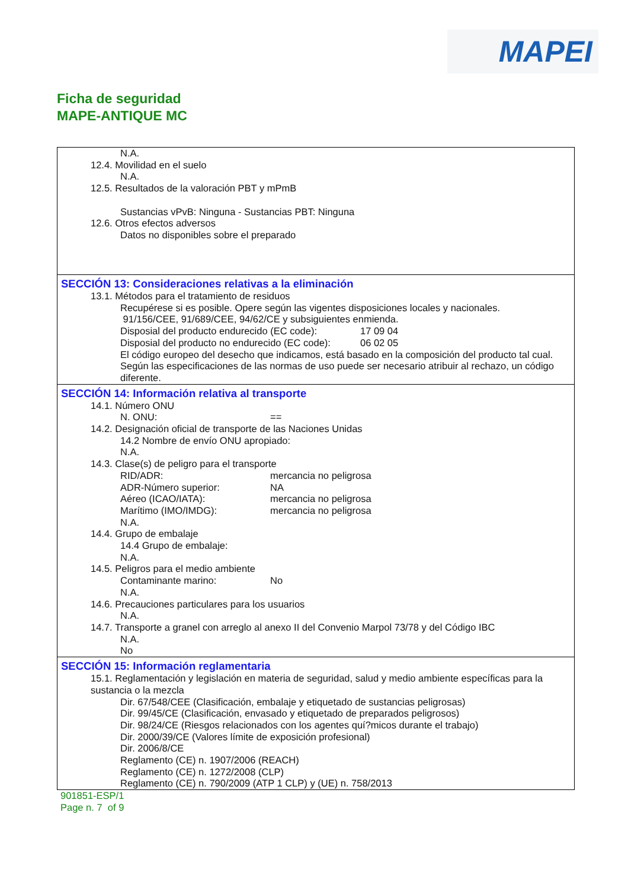MAPEI
Ficha de seguridad
MAPE-ANTIQUE MC
N.A.
12.4. Movilidad en el suelo
N.A.
12.5. Resultados de la valoración PBT y mPmB
Sustancias vPvB: Ninguna - Sustancias PBT: Ninguna
12.6. Otros efectos adversos
Datos no disponibles sobre el preparado
SECCIÓN 13: Consideraciones relativas a la eliminación
13.1. Métodos para el tratamiento de residuos
Recupérese si es posible. Opere según las vigentes disposiciones locales y nacionales.
91/156/CEE, 91/689/CEE, 94/62/CE y subsiguientes enmienda.
Disposial del producto endurecido (EC code): 17 09 04
Disposial del producto no endurecido (EC code): 06 02 05
El código europeo del desecho que indicamos, está basado en la composición del producto tal cual. Según las especificaciones de las normas de uso puede ser necesario atribuir al rechazo, un código diferente.
SECCIÓN 14: Información relativa al transporte
14.1. Número ONU
N. ONU: ==
14.2. Designación oficial de transporte de las Naciones Unidas
14.2 Nombre de envío ONU apropiado:
N.A.
14.3. Clase(s) de peligro para el transporte
RID/ADR: mercancia no peligrosa
ADR-Número superior: NA
Aéreo (ICAO/IATA): mercancia no peligrosa
Marítimo (IMO/IMDG): mercancia no peligrosa
N.A.
14.4. Grupo de embalaje
14.4 Grupo de embalaje:
N.A.
14.5. Peligros para el medio ambiente
Contaminante marino: No
N.A.
14.6. Precauciones particulares para los usuarios
N.A.
14.7. Transporte a granel con arreglo al anexo II del Convenio Marpol 73/78 y del Código IBC
N.A.
No
SECCIÓN 15: Información reglamentaria
15.1. Reglamentación y legislación en materia de seguridad, salud y medio ambiente específicas para la sustancia o la mezcla
Dir. 67/548/CEE (Clasificación, embalaje y etiquetado de sustancias peligrosas)
Dir. 99/45/CE (Clasificación, envasado y etiquetado de preparados peligrosos)
Dir. 98/24/CE (Riesgos relacionados con los agentes quí?micos durante el trabajo)
Dir. 2000/39/CE (Valores límite de exposición profesional)
Dir. 2006/8/CE
Reglamento (CE) n. 1907/2006 (REACH)
Reglamento (CE) n. 1272/2008 (CLP)
Reglamento (CE) n. 790/2009 (ATP 1 CLP) y (UE) n. 758/2013
901851-ESP/1
Page n. 7 of 9